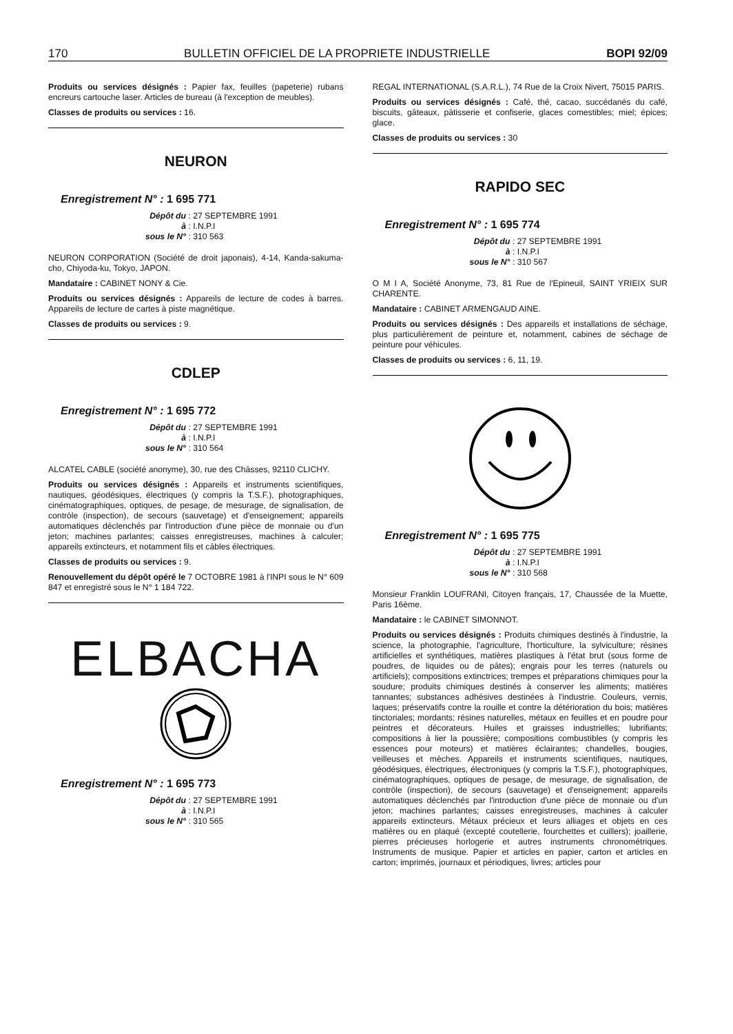170 BULLETIN OFFICIEL DE LA PROPRIETE INDUSTRIELLE BOPI 92/09
Produits ou services désignés : Papier fax, feuilles (papeterie) rubans encreurs cartouche laser. Articles de bureau (à l'exception de meubles).
Classes de produits ou services : 16.
NEURON
Enregistrement N° : 1 695 771
Dépôt du : 27 SEPTEMBRE 1991
à : I.N.P.I
sous le N° : 310 563
NEURON CORPORATION (Société de droit japonais), 4-14, Kanda-sakuma-cho, Chiyoda-ku, Tokyo, JAPON.
Mandataire : CABINET NONY & Cie.
Produits ou services désignés : Appareils de lecture de codes à barres. Appareils de lecture de cartes à piste magnétique.
Classes de produits ou services : 9.
CDLEP
Enregistrement N° : 1 695 772
Dépôt du : 27 SEPTEMBRE 1991
à : I.N.P.I
sous le N° : 310 564
ALCATEL CABLE (société anonyme), 30, rue des Châsses, 92110 CLICHY.
Produits ou services désignés : Appareils et instruments scientifiques, nautiques, géodésiques, électriques (y compris la T.S.F.), photographiques, cinématographiques, optiques, de pesage, de mesurage, de signalisation, de contrôle (inspection), de secours (sauvetage) et d'enseignement; appareils automatiques déclenchés par l'introduction d'une pièce de monnaie ou d'un jeton; machines parlantes; caisses enregistreuses, machines à calculer; appareils extincteurs, et notamment fils et câbles électriques.
Classes de produits ou services : 9.
Renouvellement du dépôt opéré le 7 OCTOBRE 1981 à l'INPI sous le N° 609 847 et enregistré sous le N° 1 184 722.
ELBACHA
Enregistrement N° : 1 695 773
Dépôt du : 27 SEPTEMBRE 1991
à : I.N.P.I
sous le N° : 310 565
REGAL INTERNATIONAL (S.A.R.L.), 74 Rue de la Croix Nivert, 75015 PARIS.
Produits ou services désignés : Café, thé, cacao, succédanés du café, biscuits, gâteaux, pâtisserie et confiserie, glaces comestibles; miel; épices; glace.
Classes de produits ou services : 30
RAPIDO SEC
Enregistrement N° : 1 695 774
Dépôt du : 27 SEPTEMBRE 1991
à : I.N.P.I
sous le N° : 310 567
O M I A, Société Anonyme, 73, 81 Rue de l'Epineuil, SAINT YRIEIX SUR CHARENTE.
Mandataire : CABINET ARMENGAUD AINE.
Produits ou services désignés : Des appareils et installations de séchage, plus particulièrement de peinture et, notamment, cabines de séchage de peinture pour véhicules.
Classes de produits ou services : 6, 11, 19.
Enregistrement N° : 1 695 775
Dépôt du : 27 SEPTEMBRE 1991
à : I.N.P.I
sous le N° : 310 568
Monsieur Franklin LOUFRANI, Citoyen français, 17, Chaussée de la Muette, Paris 16ème.
Mandataire : le CABINET SIMONNOT.
Produits ou services désignés : Produits chimiques destinés à l'industrie, la science, la photographie, l'agriculture, l'horticulture, la sylviculture; résines artificielles et synthétiques, matières plastiques à l'état brut (sous forme de poudres, de liquides ou de pâtes); engrais pour les terres (naturels ou artificiels); compositions extinctrices; trempes et préparations chimiques pour la soudure; produits chimiques destinés à conserver les aliments; matières tannantes; substances adhésives destinées à l'industrie. Couleurs, vernis, laques; préservatifs contre la rouille et contre la détérioration du bois; matières tinctoriales; mordants; résines naturelles, métaux en feuilles et en poudre pour peintres et décorateurs. Huiles et graisses industrielles; lubrifiants; compositions à lier la poussière; compositions combustibles (y compris les essences pour moteurs) et matières éclairantes; chandelles, bougies, veilleuses et mèches. Appareils et instruments scientifiques, nautiques, géodésiques, électriques, électroniques (y compris la T.S.F.), photographiques, cinématographiques, optiques de pesage, de mesurage, de signalisation, de contrôle (inspection), de secours (sauvetage) et d'enseignement; appareils automatiques déclenchés par l'introduction d'une pièce de monnaie ou d'un jeton; machines parlantes; caisses enregistreuses, machines à calculer appareils extincteurs. Métaux précieux et leurs alliages et objets en ces matières ou en plaqué (excepté coutellerie, fourchettes et cuillers); joaillerie, pierres précieuses horlogerie et autres instruments chronométriques. Instruments de musique. Papier et articles en papier, carton et articles en carton; imprimés, journaux et périodiques, livres; articles pour